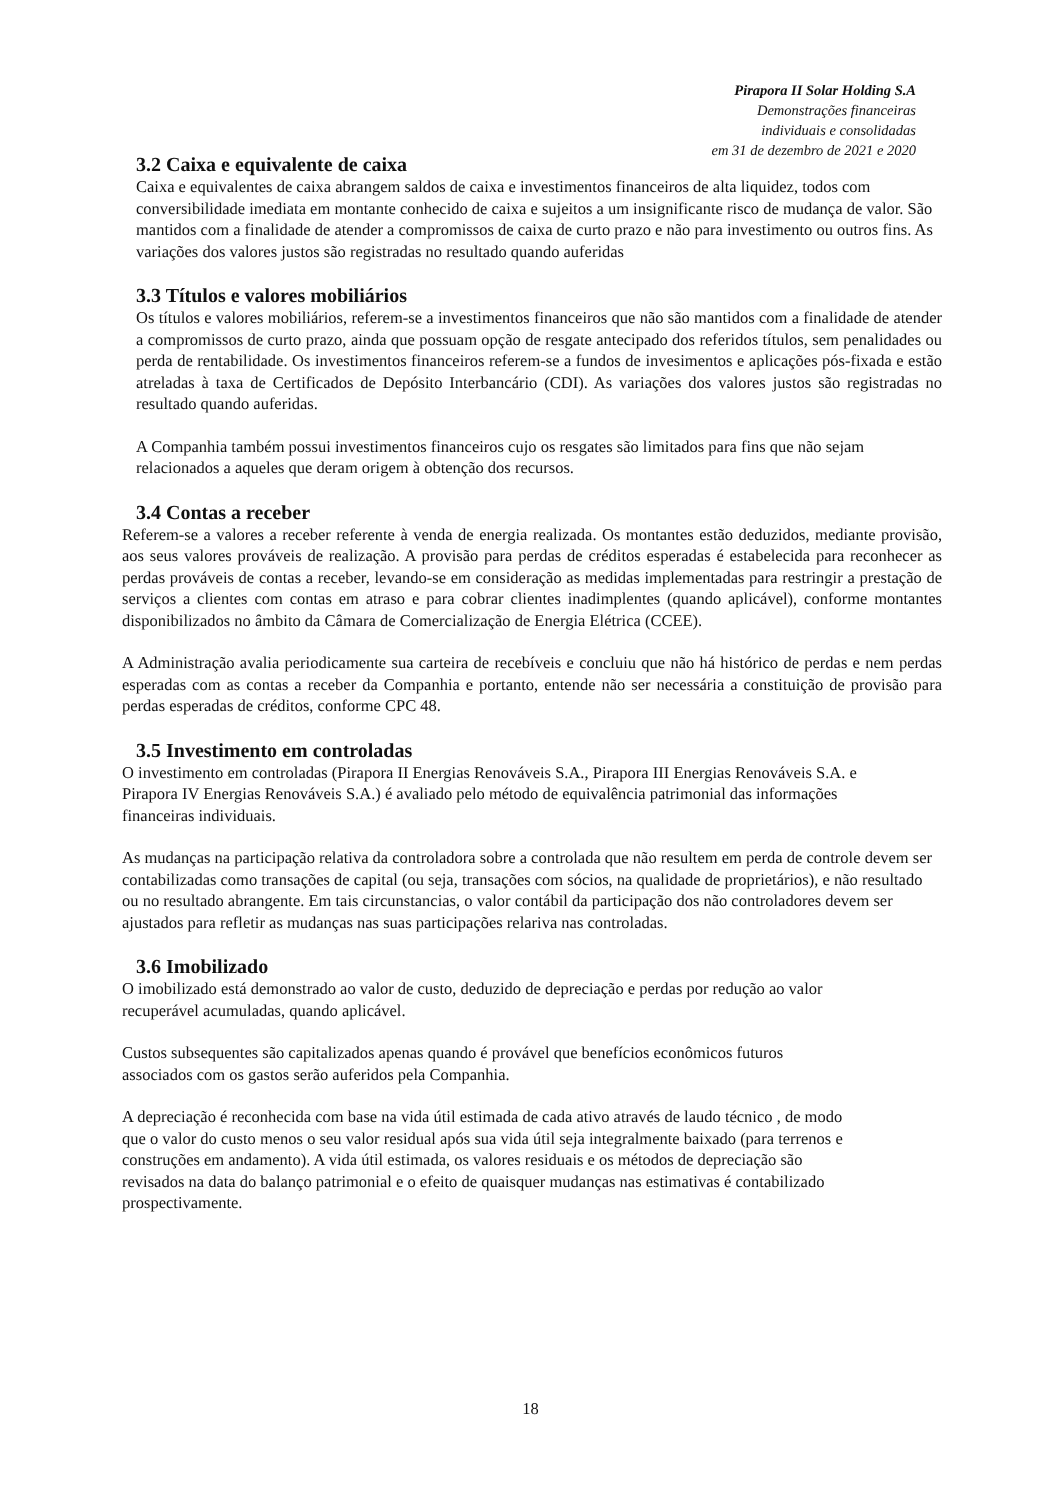Pirapora II Solar Holding S.A
Demonstrações financeiras
individuais e consolidadas
em 31 de dezembro de 2021 e 2020
3.2 Caixa e equivalente de caixa
Caixa e equivalentes de caixa abrangem saldos de caixa e investimentos financeiros de alta liquidez, todos com conversibilidade imediata em montante conhecido de caixa e sujeitos a um insignificante risco de mudança de valor. São mantidos com a finalidade de atender a compromissos de caixa de curto prazo e não para investimento ou outros fins. As variações dos valores justos são registradas no resultado quando auferidas
3.3 Títulos e valores mobiliários
Os títulos e valores mobiliários, referem-se a investimentos financeiros que não são mantidos com a finalidade de atender a compromissos de curto prazo, ainda que possuam opção de resgate antecipado dos referidos títulos, sem penalidades ou perda de rentabilidade. Os investimentos financeiros referem-se a fundos de invesimentos e aplicações pós-fixada e estão atreladas à taxa de Certificados de Depósito Interbancário (CDI). As variações dos valores justos são registradas no resultado quando auferidas.
A Companhia também possui investimentos financeiros cujo os resgates são limitados para fins que não sejam relacionados a aqueles que deram origem à obtenção dos recursos.
3.4 Contas a receber
Referem-se a valores a receber referente à venda de energia realizada. Os montantes estão deduzidos, mediante provisão, aos seus valores prováveis de realização. A provisão para perdas de créditos esperadas é estabelecida para reconhecer as perdas prováveis de contas a receber, levando-se em consideração as medidas implementadas para restringir a prestação de serviços a clientes com contas em atraso e para cobrar clientes inadimplentes (quando aplicável), conforme montantes disponibilizados no âmbito da Câmara de Comercialização de Energia Elétrica (CCEE).
A Administração avalia periodicamente sua carteira de recebíveis e concluiu que não há histórico de perdas e nem perdas esperadas com as contas a receber da Companhia e portanto, entende não ser necessária a constituição de provisão para perdas esperadas de créditos, conforme CPC 48.
3.5 Investimento em controladas
O investimento em controladas (Pirapora II Energias Renováveis S.A., Pirapora III Energias Renováveis S.A. e Pirapora IV Energias Renováveis S.A.) é avaliado pelo método de equivalência patrimonial das informações financeiras individuais.
As mudanças na participação relativa da controladora sobre a controlada que não resultem em perda de controle devem ser contabilizadas como transações de capital (ou seja, transações com sócios, na qualidade de proprietários), e não resultado ou no resultado abrangente. Em tais circunstancias, o valor contábil da participação dos não controladores devem ser ajustados para refletir as mudanças nas suas participações relariva nas controladas.
3.6 Imobilizado
O imobilizado está demonstrado ao valor de custo, deduzido de depreciação e perdas por redução ao valor recuperável acumuladas, quando aplicável.
Custos subsequentes são capitalizados apenas quando é provável que benefícios econômicos futuros associados com os gastos serão auferidos pela Companhia.
A depreciação é reconhecida com base na vida útil estimada de cada ativo através de laudo técnico , de modo que o valor do custo menos o seu valor residual após sua vida útil seja integralmente baixado (para terrenos e construções em andamento). A vida útil estimada, os valores residuais e os métodos de depreciação são revisados na data do balanço patrimonial e o efeito de quaisquer mudanças nas estimativas é contabilizado prospectivamente.
18